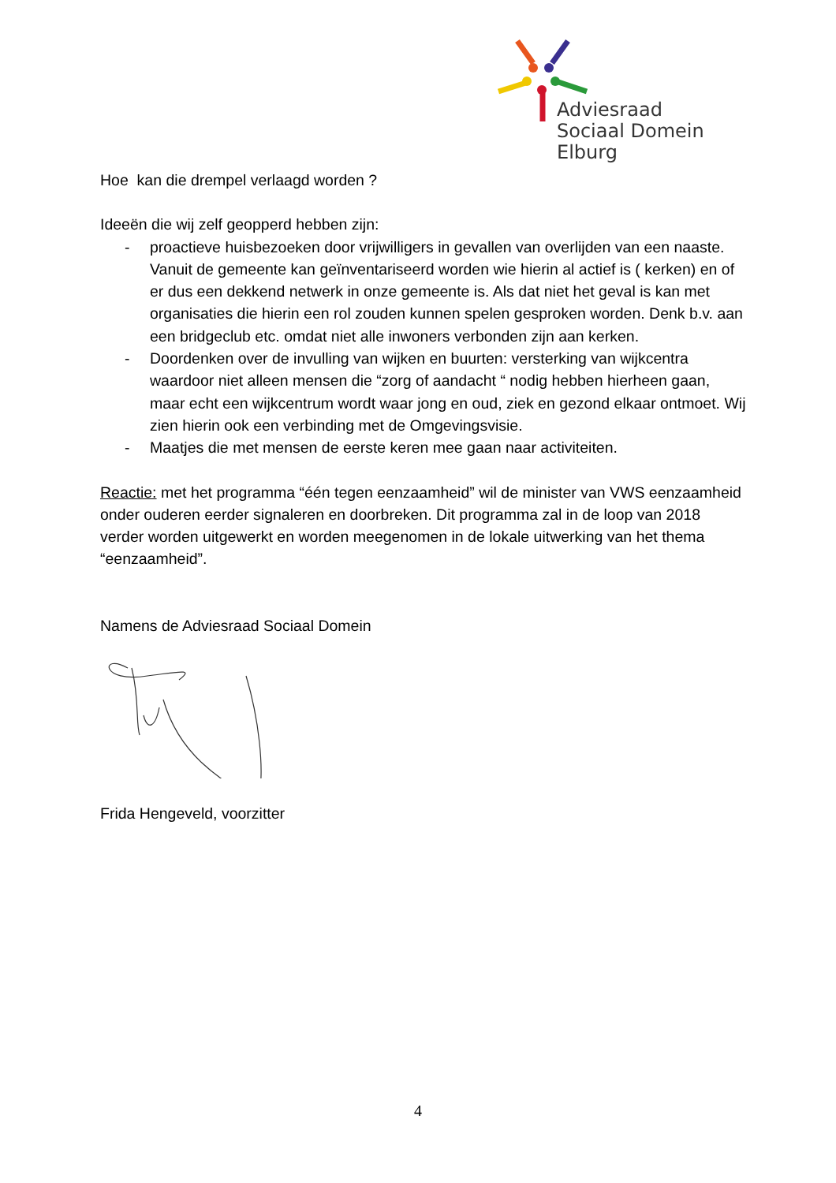Adviesraad
Sociaal Domein Elburg
Hoe kan die drempel verlaagd worden ?
Ideeën die wij zelf geopperd hebben zijn:
- proactieve huisbezoeken door vrijwilligers in gevallen van overlijden van een naaste. Vanuit de gemeente kan geïnventariseerd worden wie hierin al actief is ( kerken) en of er dus een dekkend netwerk in onze gemeente is. Als dat niet het geval is kan met organisaties die hierin een rol zouden kunnen spelen gesproken worden. Denk b.v. aan een bridgeclub etc. omdat niet alle inwoners verbonden zijn aan kerken.
- Doordenken over de invulling van wijken en buurten: versterking van wijkcentra waardoor niet alleen mensen die “zorg of aandacht “ nodig hebben hierheen gaan, maar echt een wijkcentrum wordt waar jong en oud, ziek en gezond elkaar ontmoet. Wij zien hierin ook een verbinding met de Omgevingsvisie.
- Maatjes die met mensen de eerste keren mee gaan naar activiteiten.
Reactie: met het programma “één tegen eenzaamheid” wil de minister van VWS eenzaamheid onder ouderen eerder signaleren en doorbreken. Dit programma zal in de loop van 2018 verder worden uitgewerkt en worden meegenomen in de lokale uitwerking van het thema “eenzaamheid”.
Namens de Adviesraad Sociaal Domein
Frida Hengeveld, voorzitter
4